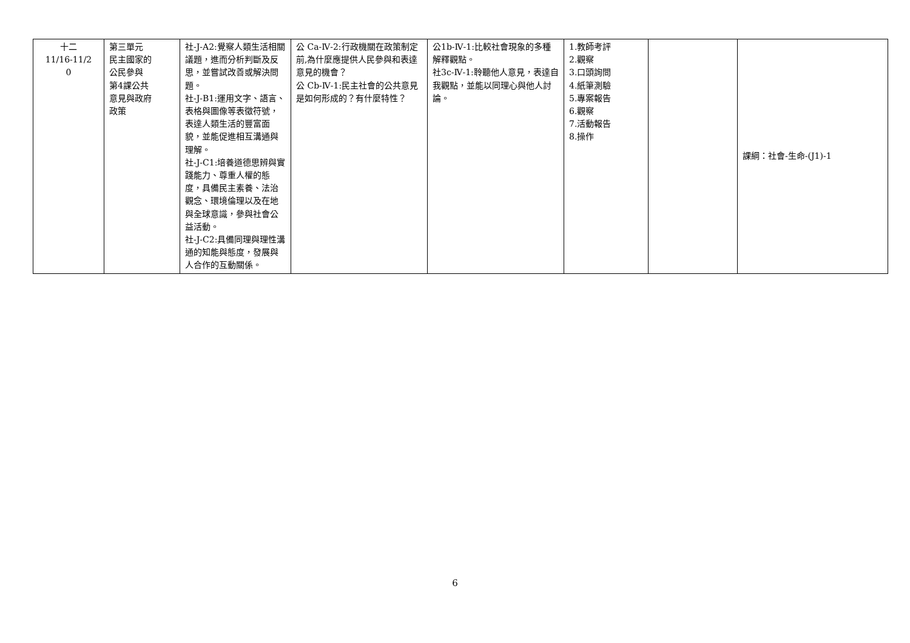| 十二 11/16-11/2 0 | 第三單元 民主國家的 公民參與 第4課公共 意見與政府 政策 | 社-J-A2:覺察人類生活相關議題，進而分析判斷及反思，並嘗試改善或解決問題。 社-J-B1:運用文字、語言、表格與圖像等表徵符號，表達人類生活的豐富面貌，並能促進相互溝通與理解。 社-J-C1:培養道德思辨與實踐能力、尊重人權的態度，具備民主素養、法治觀念、環境倫理以及在地與全球意識，參與社會公益活動。 社-J-C2:具備同理與理性溝通的知能與態度，發展與人合作的互動關係。 | 公 Ca-Ⅳ-2:行政機關在政策制定前,為什麼應提供人民參與和表達意見的機會？ 公 Cb-Ⅳ-1:民主社會的公共意見是如何形成的？有什麼特性？ | 公1b-Ⅳ-1:比較社會現象的多種解釋觀點。 社3c-Ⅳ-1:聆聽他人意見，表達自我觀點，並能以同理心與他人討論。 | 1.教師考評 2.觀察 3.口頭詢問 4.紙筆測驗 5.專案報告 6.觀察 7.活動報告 8.操作 | | 課綱：社會-生命-(J1)-1 |
6